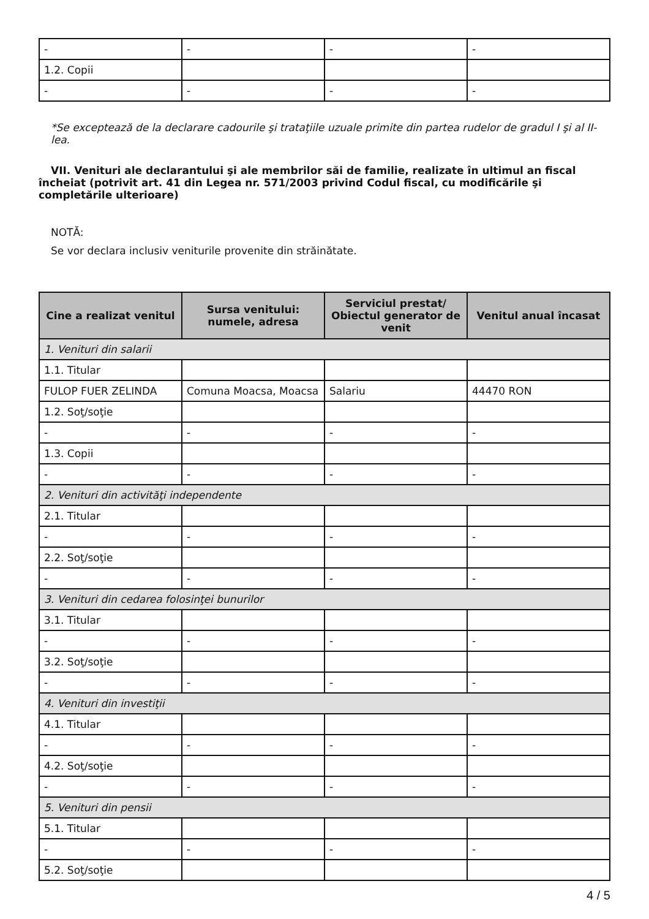| - | - | - | - |
| 1.2. Copii | | | |
| - | - | - | - |
*Se exceptează de la declarare cadourile şi trataţiile uzuale primite din partea rudelor de gradul I şi al II-lea.
VII. Venituri ale declarantului şi ale membrilor săi de familie, realizate în ultimul an fiscal încheiat (potrivit art. 41 din Legea nr. 571/2003 privind Codul fiscal, cu modificările şi completările ulterioare)
NOTĂ:
Se vor declara inclusiv veniturile provenite din străinătate.
| Cine a realizat venitul | Sursa venitului: numele, adresa | Serviciul prestat/ Obiectul generator de venit | Venitul anual încasat |
| --- | --- | --- | --- |
| 1. Venituri din salarii | | | |
| 1.1. Titular | | | |
| FULOP FUER ZELINDA | Comuna Moacsa, Moacsa | Salariu | 44470 RON |
| 1.2. Soţ/soţie | | | |
| - | - | - | - |
| 1.3. Copii | | | |
| - | - | - | - |
| 2. Venituri din activităţi independente | | | |
| 2.1. Titular | | | |
| - | - | - | - |
| 2.2. Soţ/soţie | | | |
| - | - | - | - |
| 3. Venituri din cedarea folosinţei bunurilor | | | |
| 3.1. Titular | | | |
| - | - | - | - |
| 3.2. Soţ/soţie | | | |
| - | - | - | - |
| 4. Venituri din investiţii | | | |
| 4.1. Titular | | | |
| - | - | - | - |
| 4.2. Soţ/soţie | | | |
| - | - | - | - |
| 5. Venituri din pensii | | | |
| 5.1. Titular | | | |
| - | - | - | - |
| 5.2. Soţ/soţie | | | |
4 / 5